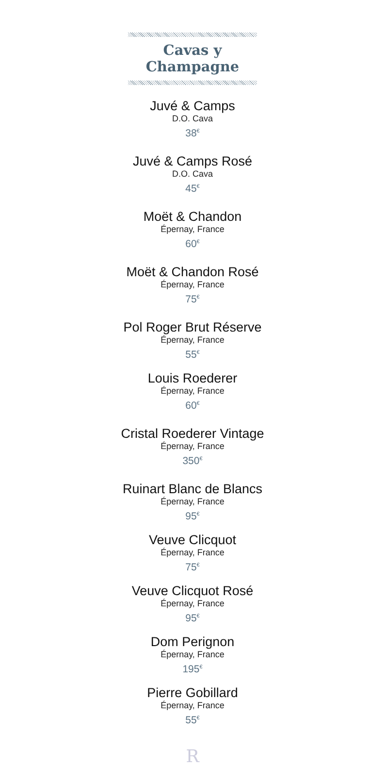Cavas y Champagne
Juvé & Camps
D.O. Cava
38<sup>€</sup>
Juvé & Camps Rosé
D.O. Cava
45<sup>€</sup>
Moët & Chandon
Épernay, France
60<sup>€</sup>
Moët & Chandon Rosé
Épernay, France
75<sup>€</sup>
Pol Roger Brut Réserve
Épernay, France
55<sup>€</sup>
Louis Roederer
Épernay, France
60<sup>€</sup>
Cristal Roederer Vintage
Épernay, France
350<sup>€</sup>
Ruinart Blanc de Blancs
Épernay, France
95<sup>€</sup>
Veuve Clicquot
Épernay, France
75<sup>€</sup>
Veuve Clicquot Rosé
Épernay, France
95<sup>€</sup>
Dom Perignon
Épernay, France
195<sup>€</sup>
Pierre Gobillard
Épernay, France
55<sup>€</sup>
R